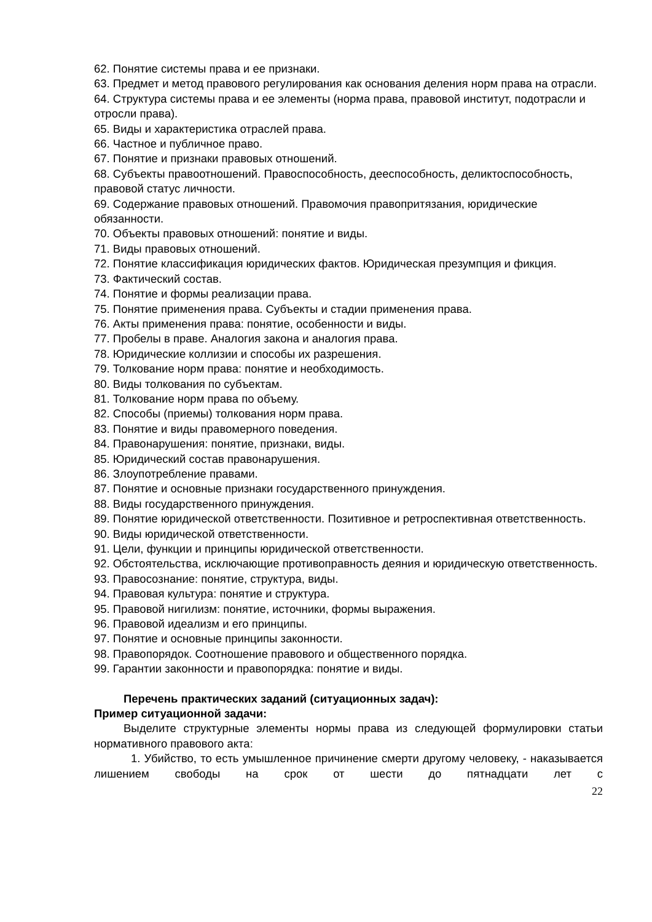62. Понятие системы права и ее признаки.
63. Предмет и метод правового регулирования как основания деления норм права на отрасли.
64. Структура системы права и ее элементы (норма права, правовой институт, подотрасли и отросли права).
65. Виды и характеристика отраслей права.
66. Частное и публичное право.
67. Понятие и признаки правовых отношений.
68. Субъекты правоотношений. Правоспособность, дееспособность, деликтоспособность, правовой статус личности.
69. Содержание правовых отношений. Правомочия правопритязания, юридические обязанности.
70. Объекты правовых отношений: понятие и виды.
71. Виды правовых отношений.
72. Понятие классификация юридических фактов. Юридическая презумпция и фикция.
73. Фактический состав.
74. Понятие и формы реализации права.
75. Понятие применения права. Субъекты и стадии применения права.
76. Акты применения права: понятие, особенности и виды.
77. Пробелы в праве. Аналогия закона и аналогия права.
78. Юридические коллизии и способы их разрешения.
79. Толкование норм права: понятие и необходимость.
80. Виды толкования по субъектам.
81. Толкование норм права по объему.
82. Способы (приемы) толкования норм права.
83. Понятие и виды правомерного поведения.
84. Правонарушения: понятие, признаки, виды.
85. Юридический состав правонарушения.
86. Злоупотребление правами.
87. Понятие и основные признаки государственного принуждения.
88. Виды государственного принуждения.
89. Понятие юридической ответственности. Позитивное и ретроспективная ответственность.
90. Виды юридической ответственности.
91. Цели, функции и принципы юридической ответственности.
92. Обстоятельства, исключающие противоправность деяния и юридическую ответственность.
93. Правосознание: понятие, структура, виды.
94. Правовая культура: понятие и структура.
95. Правовой нигилизм: понятие, источники, формы выражения.
96. Правовой идеализм и его принципы.
97. Понятие и основные принципы законности.
98. Правопорядок. Соотношение правового и общественного порядка.
99. Гарантии законности и правопорядка: понятие и виды.
Перечень практических заданий (ситуационных задач):
Пример ситуационной задачи:
Выделите структурные элементы нормы права из следующей формулировки статьи нормативного правового акта:
1. Убийство, то есть умышленное причинение смерти другому человеку, - наказывается лишением свободы на срок от шести до пятнадцати лет с
22